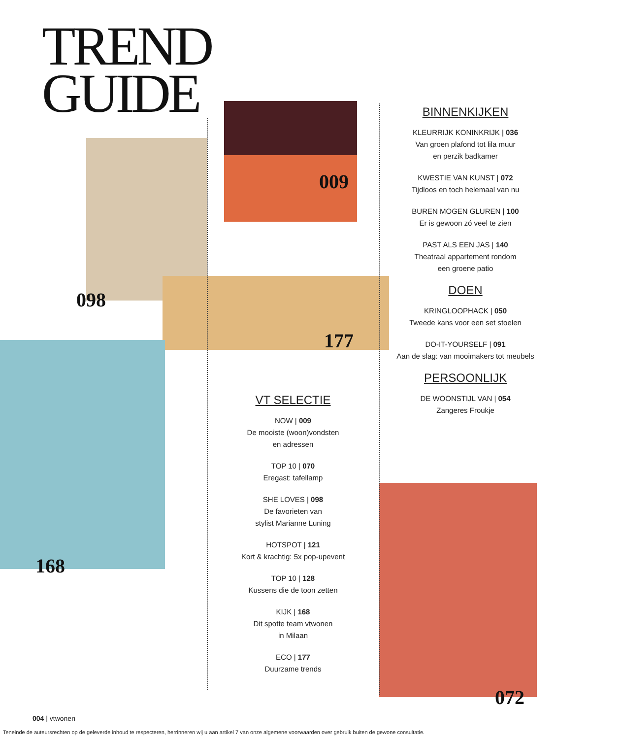TREND
GUIDE
098
009
177
168
072
BINNENKIJKEN
KLEURRIJK KONINKRIJK | 036
Van groen plafond tot lila muur
en perzik badkamer
KWESTIE VAN KUNST | 072
Tijdloos en toch helemaal van nu
BUREN MOGEN GLUREN | 100
Er is gewoon zó veel te zien
PAST ALS EEN JAS | 140
Theatraal appartement rondom
een groene patio
DOEN
KRINGLOOPHACK | 050
Tweede kans voor een set stoelen
DO-IT-YOURSELF | 091
Aan de slag: van mooimakers tot meubels
PERSOONLIJK
DE WOONSTIJL VAN | 054
Zangeres Froukje
VT SELECTIE
NOW | 009
De mooiste (woon)vondsten
en adressen
TOP 10 | 070
Eregast: tafellamp
SHE LOVES | 098
De favorieten van
stylist Marianne Luning
HOTSPOT | 121
Kort & krachtig: 5x pop-upevent
TOP 10 | 128
Kussens die de toon zetten
KIJK | 168
Dit spotte team vtwonen
in Milaan
ECO | 177
Duurzame trends
004 | vtwonen
Teneinde de auteursrechten op de geleverde inhoud te respecteren, herrinneren wij u aan artikel 7 van onze algemene voorwaarden over gebruik buiten de gewone consultatie.